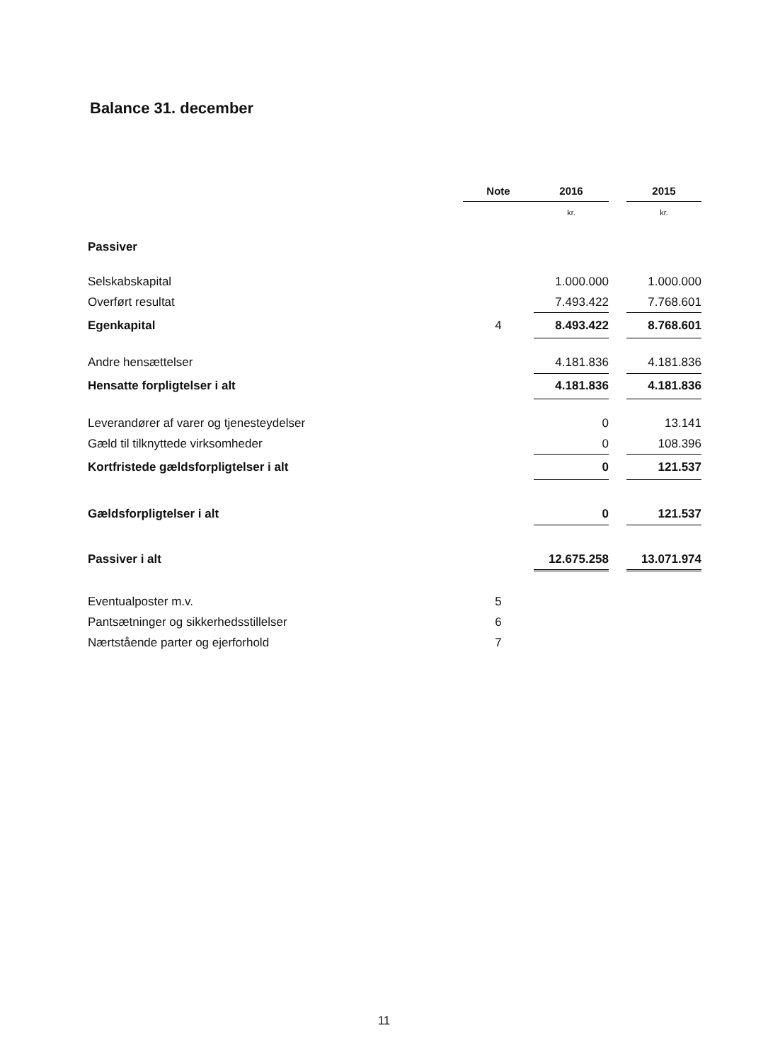Balance 31. december
| | Note | 2016 | | 2015 |
| --- | --- | --- | --- | --- |
| | | kr. | | kr. |
| Passiver | | | | |
| Selskabskapital | | 1.000.000 | | 1.000.000 |
| Overført resultat | | 7.493.422 | | 7.768.601 |
| Egenkapital | 4 | 8.493.422 | | 8.768.601 |
| Andre hensættelser | | 4.181.836 | | 4.181.836 |
| Hensatte forpligtelser i alt | | 4.181.836 | | 4.181.836 |
| Leverandører af varer og tjenesteydelser | | 0 | | 13.141 |
| Gæld til tilknyttede virksomheder | | 0 | | 108.396 |
| Kortfristede gældsforpligtelser i alt | | 0 | | 121.537 |
| Gældsforpligtelser i alt | | 0 | | 121.537 |
| Passiver i alt | | 12.675.258 | | 13.071.974 |
| Eventualposter m.v. | 5 | | | |
| Pantsætninger og sikkerhedsstillelser | 6 | | | |
| Nærtstående parter og ejerforhold | 7 | | | |
11